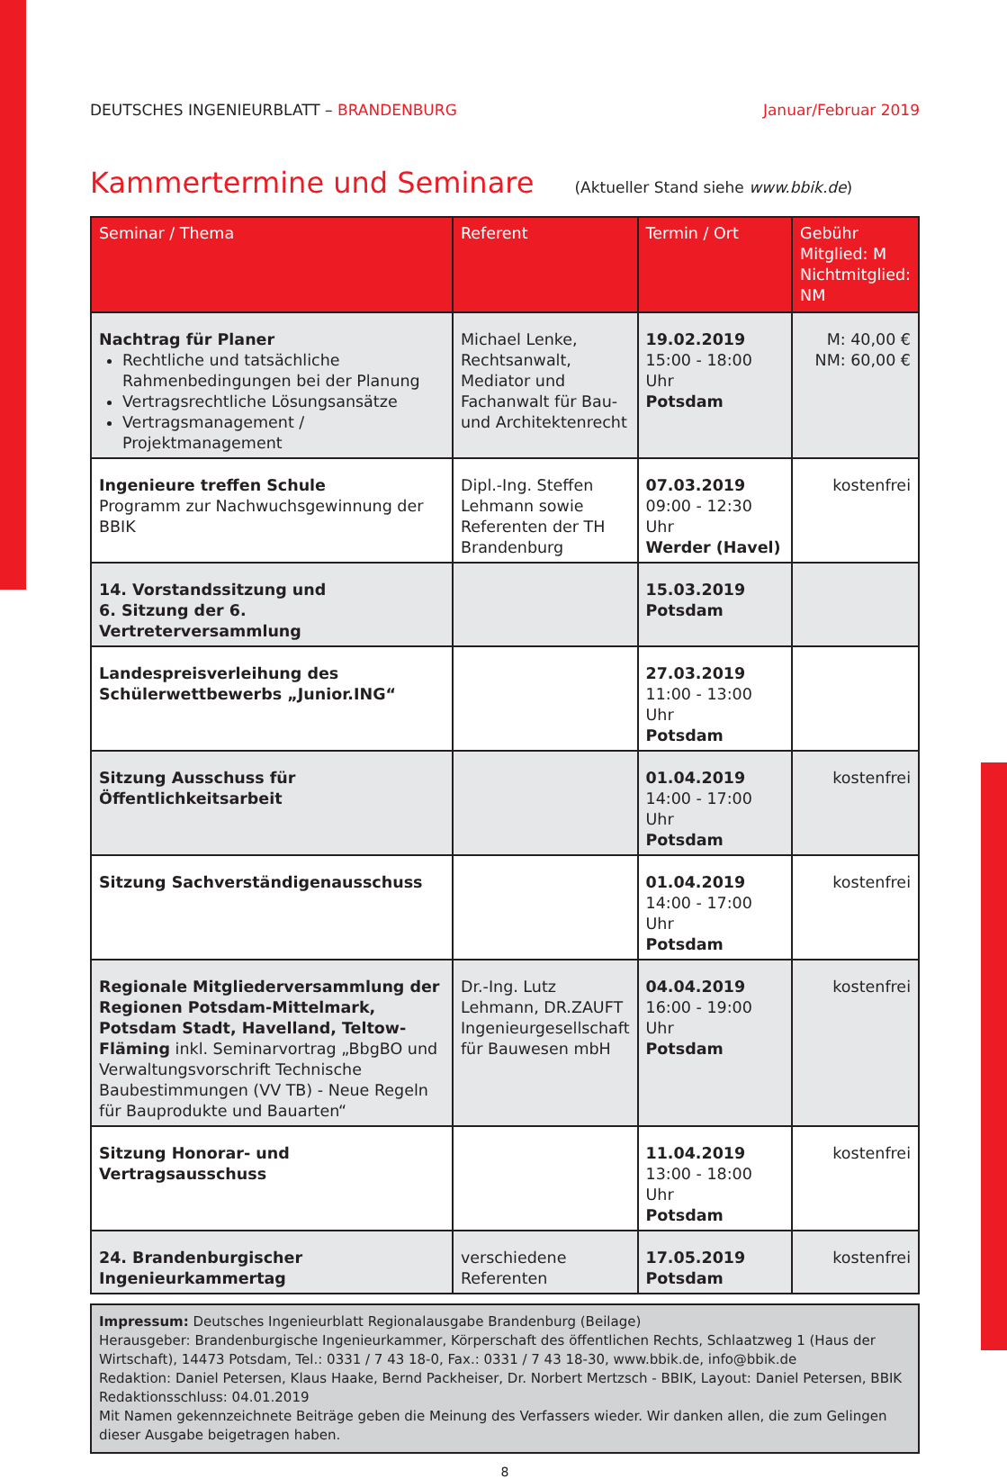DEUTSCHES INGENIEURBLATT – BRANDENBURG Januar/Februar 2019
Kammertermine und Seminare
(Aktueller Stand siehe www.bbik.de)
| Seminar / Thema | Referent | Termin / Ort | Gebühr Mitglied: M Nichtmitglied: NM |
| --- | --- | --- | --- |
| Nachtrag für Planer Rechtliche und tatsächliche Rahmenbedingungen bei der Planung Vertragsrechtliche Lösungsansätze Vertragsmanagement / Projektmanagement | Michael Lenke, Rechtsanwalt, Mediator und Fachanwalt für Bau- und Architektenrecht | 19.02.2019 15:00 - 18:00 Uhr Potsdam | M: 40,00 € NM: 60,00 € |
| Ingenieure treffen Schule Programm zur Nachwuchsgewinnung der BBIK | Dipl.-Ing. Steffen Lehmann sowie Referenten der TH Brandenburg | 07.03.2019 09:00 - 12:30 Uhr Werder (Havel) | kostenfrei |
| 14. Vorstandssitzung und 6. Sitzung der 6. Vertreterversammlung | | 15.03.2019 Potsdam | |
| Landespreisverleihung des Schülerwettbewerbs „Junior.ING“ | | 27.03.2019 11:00 - 13:00 Uhr Potsdam | |
| Sitzung Ausschuss für Öffentlichkeitsarbeit | | 01.04.2019 14:00 - 17:00 Uhr Potsdam | kostenfrei |
| Sitzung Sachverständigenausschuss | | 01.04.2019 14:00 - 17:00 Uhr Potsdam | kostenfrei |
| Regionale Mitgliederversammlung der Regionen Potsdam-Mittelmark, Potsdam Stadt, Havelland, Teltow-Fläming inkl. Seminarvortrag „BbgBO und Verwaltungsvorschrift Technische Baubestimmungen (VV TB) - Neue Regeln für Bauprodukte und Bauarten“ | Dr.-Ing. Lutz Lehmann, DR.ZAUFT Ingenieurgesellschaft für Bauwesen mbH | 04.04.2019 16:00 - 19:00 Uhr Potsdam | kostenfrei |
| Sitzung Honorar- und Vertragsausschuss | | 11.04.2019 13:00 - 18:00 Uhr Potsdam | kostenfrei |
| 24. Brandenburgischer Ingenieurkammertag | verschiedene Referenten | 17.05.2019 Potsdam | kostenfrei |
Impressum: Deutsches Ingenieurblatt Regionalausgabe Brandenburg (Beilage)
Herausgeber: Brandenburgische Ingenieurkammer, Körperschaft des öffentlichen Rechts, Schlaatzweg 1 (Haus der Wirtschaft), 14473 Potsdam, Tel.: 0331 / 7 43 18-0, Fax.: 0331 / 7 43 18-30, www.bbik.de, info@bbik.de
Redaktion: Daniel Petersen, Klaus Haake, Bernd Packheiser, Dr. Norbert Mertzsch - BBIK, Layout: Daniel Petersen, BBIK
Redaktionsschluss: 04.01.2019
Mit Namen gekennzeichnete Beiträge geben die Meinung des Verfassers wieder. Wir danken allen, die zum Gelingen dieser Ausgabe beigetragen haben.
8